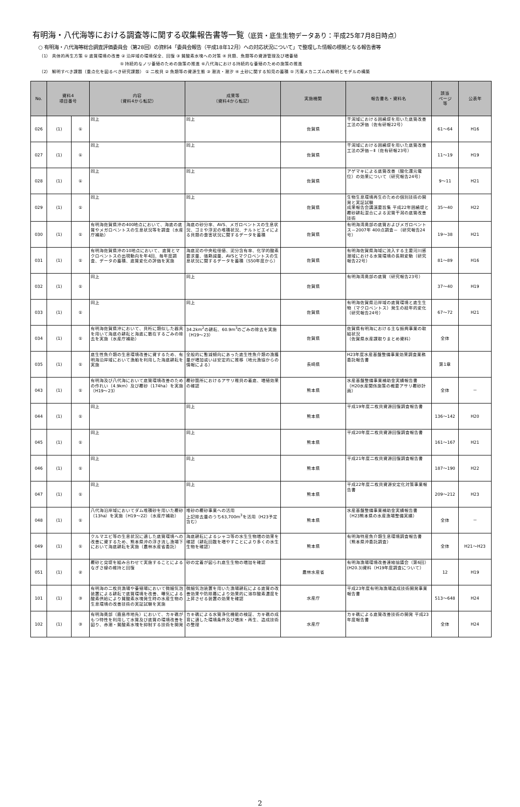有明海・八代海等における調査等に関する収集報告書等一覧（底質・底生生物データあり：平成25年7月8日時点）
○ 有明海・八代海等総合調査評価委員会（第28回）の資料4「委員会報告（平成18年12月）への対応状況について」で整理した情報の根拠となる報告書等
（1） 具体的再生方策 ① 底質環境の改善 ② 沿岸域の環境保全、回復 ③ 貧酸素水塊への対策 ④ 貝類、魚類等の資源管理及び増養殖
⑤ 持続的なノリ養殖のための施策の推進 ⑥八代海における持続的な養殖のための施策の推進
（2） 解明すべき課題（重点化を図るべき研究課題） ① 二枚貝 ② 魚類等の資源生態 ③ 潮流・潮汐 ④ 土砂に関する知見の蓄積 ⑤ 汚濁メカニズムの解明とモデルの構築
| No. | 資料4 項目番号 | | 内容 （資料4から転記） | 成果等 （資料4から転記） | 実施機関 | 報告書名・資料名 | 該当 ページ 等 | 公表年 |
| --- | --- | --- | --- | --- | --- | --- | --- | --- |
| 026 | (1) | ① | 同上 | 同上 | 佐賀県 | 干潟域における囲繞堤を用いた底質改善工法の評価（佐有研報22号） | 61～64 | H16 |
| 027 | (1) | ① | 同上 | 同上 | 佐賀県 | 干潟域における囲繞堤を用いた底質改善工法の評価－Ⅱ（佐有研報23号） | 11～19 | H19 |
| 028 | (1) | ① | 同上 | 同上 | 佐賀県 | アゲマキによる底質改善（酸化還元電位）の効果について（研究報告24号） | 9～11 | H21 |
| 029 | (1) | ① | 同上 | 同上 | 佐賀県 | 生物生息環境再生のための個別技術の開発と実証試験 成果報告会講演要旨集 平成22年囲繞堤と覆砂耕耘混合による泥質干潟の底質改善技術 | 35～40 | H22 |
| 030 | (1) | ① | 有明海佐賀県沖の400地点において、海底の底質やメガロベントスの生息状況等を調査（水産庁補助） | 海底の砂分率、AVS、メガロベントスの生息状況、ゴミや浮泥の堆積状況、ナルトビエイによる貝類の食害状況に関するデータを蓄積 | 佐賀県 | 有明海湾奥部の底質およびメガロベントス－2007年 400点調査－（研究報告24号） | 19～38 | H21 |
| 031 | (1) | ① | 有明海佐賀県沖の10地点において、底質とマクロベントスの出現動向を年4回、毎年度調査、データの蓄積、底質変化の評価を実施 | 海底泥の中央粒径値、泥分含有率、化学的酸素要求量、強熱減量、AVSとマクロベントスの生息状況に関するデータを蓄積（S50年度から） | 佐賀県 | 有明海佐賀県海域に流入する主要河川感潮域における水質環境の長期変動（研究報告22号） | 81～89 | H16 |
| 032 | (1) | ① | 同上 | 同上 | 佐賀県 | 有明海湾奥部の底質（研究報告23号） | 37～40 | H19 |
| 033 | (1) | ① | 同上 | 同上 | 佐賀県 | 有明海佐賀県沿岸域の底質環境と底生生物（マクロベントス）発生の経年的変化（研究報告24号） | 67～72 | H21 |
| 034 | (1) | ① | 有明海佐賀県沖において、貝桁に類似した器具を用いて海底の耕耘と海底に散在するごみの除去を実施（水産庁補助） | 34.2km<sup>2</sup>の耕耘、60.9m<sup>3</sup>のごみの除去を実施（H19～23） | 佐賀県 | 佐賀県有明海における主な振興事業の取組状況 （佐賀県水産課取りまとめ資料） | 全体 | |
| 035 | (1) | ① | 底生性魚介類の生息環境改善に資するため、有明海沿岸域において漁船を利用した海底耕耘を実施 | 全般的に暫減傾向にあった底生性魚介類の漁獲量が増加或いは安定的に推移（地元漁協からの情報による） | 長崎県 | H23年度水産基盤整備事業効果調査業務委託報告書 | 第1章 | |
| 043 | (1) | ① | 有明海及び八代海において底質環境改善のための作れい（4.9km）及び覆砂（174ha）を実施（H19～23） | 覆砂箇所におけるアサリ稚貝の着底、増殖効果の確認 | 熊本県 | 水産基盤整備事業補助金実績報告書（H20水産関係施策の概要アサリ覆砂計画） | 全体 | － |
| 044 | (1) | ① | 同上 | 同上 | 熊本県 | 平成19年度二枚貝資源回復調査報告書 | 136～142 | H20 |
| 045 | (1) | ① | 同上 | 同上 | 熊本県 | 平成20年度二枚貝資源回復調査報告書 | 161～167 | H21 |
| 046 | (1) | ① | 同上 | 同上 | 熊本県 | 平成21年度二枚貝資源回復調査報告書 | 187～190 | H22 |
| 047 | (1) | ① | 同上 | 同上 | 熊本県 | 平成22年度二枚貝資源安定化対策事業報告書 | 209～212 | H23 |
| 048 | (1) | ① | 八代海沿岸域においてダム堆積砂を用いた覆砂（13ha）を実施（H19～22）（水産庁補助） | 堆砂の覆砂事業への活用 上記除去量のうち63,700m<sup>3</sup>を活用（H23予定含む） | 熊本県 | 水産基盤整備事業補助金実績報告書（H23熊本県の水産漁場整備実績） | 全体 | － |
| 049 | (1) | ① | クルマエビ等の生息状況に適した底質環境への改善に資するため、熊本県沖の浮き流し漁場下において海底耕耘を実施（農林水産省委託） | 海底耕耘によるシャコ等の水生生物増の効果を確認（耕耘回数を増やすことにより多くの水生生物を確認） | 熊本県 | 有明海特産魚介類生息環境調査報告書（熊本県沖委託調査） | 全体 | H21～H23 |
| 051 | (1) | ② | 覆砂と突堤を組み合わせて実施することによるなぎさ線の維持と回復 | 砂の定着が図られ底生生物の増加を確認 | 農林水産省 | 有明海漁場環境改善連絡協議会（第6回）(H20.3)資料（H19年度調査について） | 12 | H19 |
| 101 | (1) | ③ | 有明海の二枚貝漁場や養殖場において微細気泡装置による耕耘で底質環境を改善、曝気による酸素供給により貧酸素水塊発生時の水産生物の生息環境の改善技術の実証試験を実施 | 微細気泡装置を用いた漁場耕耘による底質の改善効果や防除幕により効果的に溶存酸素濃度を上昇させる装置の効果を確認 | 水産庁 | 平成23年度有明海漁場造成技術開発事業報告書 | 513～648 | H24 |
| 102 | (1) | ③ | 有明海奥部（鹿島市地先）において、カキ礁がもつ特性を利用して水質及び底質の環境改善を図り、赤潮・貧酸素水塊を抑制する技術を開発 | カキ礁による水質浄化機能の検証、カキ礁の成育に適した環境条件及び増床・再生、造成技術の整理 | 水産庁 | カキ礁による底質改善技術の開発 平成23年度報告書 | 全体 | H24 |
2